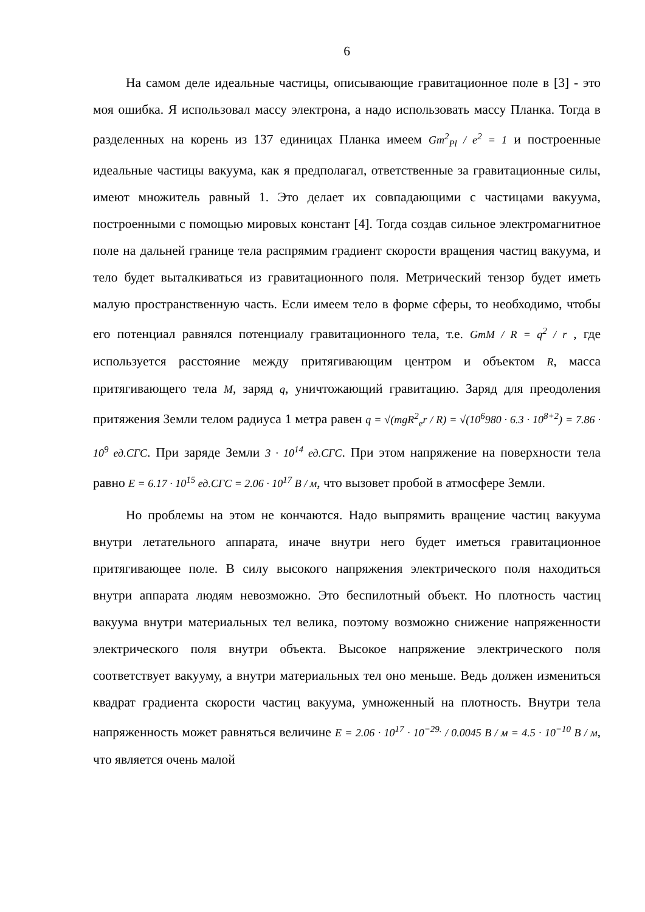6
На самом деле идеальные частицы, описывающие гравитационное поле в [3] - это моя ошибка. Я использовал массу электрона, а надо использовать массу Планка. Тогда в разделенных на корень из 137 единицах Планка имеем Gm<sup>2</sup><sub>Pl</sub> / e<sup>2</sup> = 1 и построенные идеальные частицы вакуума, как я предполагал, ответственные за гравитационные силы, имеют множитель равный 1. Это делает их совпадающими с частицами вакуума, построенными с помощью мировых констант [4]. Тогда создав сильное электромагнитное поле на дальней границе тела распрямим градиент скорости вращения частиц вакуума, и тело будет выталкиваться из гравитационного поля. Метрический тензор будет иметь малую пространственную часть. Если имеем тело в форме сферы, то необходимо, чтобы его потенциал равнялся потенциалу гравитационного тела, т.е. GmM / R = q<sup>2</sup> / r , где используется расстояние между притягивающим центром и объектом R, масса притягивающего тела M, заряд q, уничтожающий гравитацию. Заряд для преодоления притяжения Земли телом радиуса 1 метра равен q = √(mgR<sup>2</sup><sub>e</sub>r / R) = √(10<sup>6</sup>980 · 6.3 · 10<sup>8+2</sup>) = 7.86 · 10<sup>9</sup> ед.СГС. При заряде Земли 3 · 10<sup>14</sup> ед.СГС. При этом напряжение на поверхности тела равно E = 6.17 · 10<sup>15</sup> ед.СГС = 2.06 · 10<sup>17</sup> В / м, что вызовет пробой в атмосфере Земли.
Но проблемы на этом не кончаются. Надо выпрямить вращение частиц вакуума внутри летательного аппарата, иначе внутри него будет иметься гравитационное притягивающее поле. В силу высокого напряжения электрического поля находиться внутри аппарата людям невозможно. Это беспилотный объект. Но плотность частиц вакуума внутри материальных тел велика, поэтому возможно снижение напряженности электрического поля внутри объекта. Высокое напряжение электрического поля соответствует вакууму, а внутри материальных тел оно меньше. Ведь должен измениться квадрат градиента скорости частиц вакуума, умноженный на плотность. Внутри тела напряженность может равняться величине E = 2.06 · 10<sup>17</sup> · 10<sup>−29.</sup> / 0.0045 В / м = 4.5 · 10<sup>−10</sup> В / м, что является очень малой